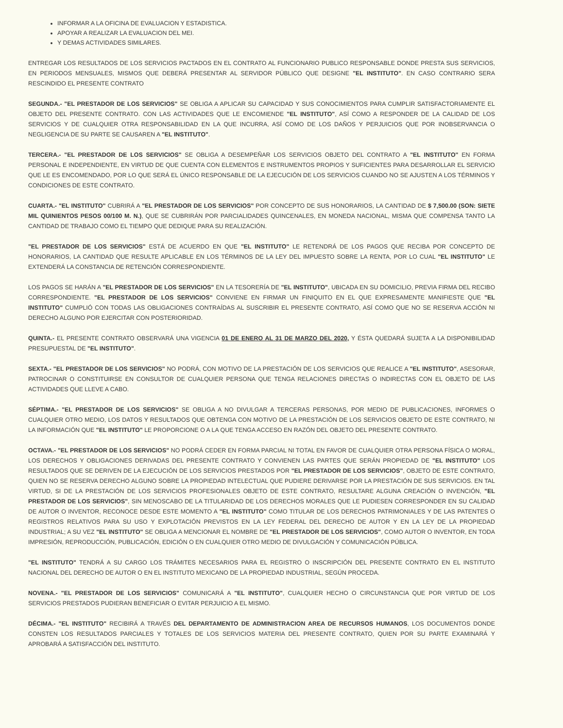INFORMAR A LA OFICINA DE EVALUACION Y ESTADISTICA.
APOYAR A REALIZAR LA EVALUACION DEL MEI.
Y DEMAS ACTIVIDADES SIMILARES.
ENTREGAR LOS RESULTADOS DE LOS SERVICIOS PACTADOS EN EL CONTRATO AL FUNCIONARIO PUBLICO RESPONSABLE DONDE PRESTA SUS SERVICIOS, EN PERIODOS MENSUALES, MISMOS QUE DEBERÁ PRESENTAR AL SERVIDOR PÚBLICO QUE DESIGNE "EL INSTITUTO". EN CASO CONTRARIO SERA RESCINDIDO EL PRESENTE CONTRATO
SEGUNDA.- "EL PRESTADOR DE LOS SERVICIOS" SE OBLIGA A APLICAR SU CAPACIDAD Y SUS CONOCIMIENTOS PARA CUMPLIR SATISFACTORIAMENTE EL OBJETO DEL PRESENTE CONTRATO. CON LAS ACTIVIDADES QUE LE ENCOMIENDE "EL INSTITUTO", ASÍ COMO A RESPONDER DE LA CALIDAD DE LOS SERVICIOS Y DE CUALQUIER OTRA RESPONSABILIDAD EN LA QUE INCURRA, ASÍ COMO DE LOS DAÑOS Y PERJUICIOS QUE POR INOBSERVANCIA O NEGLIGENCIA DE SU PARTE SE CAUSAREN A "EL INSTITUTO".
TERCERA.- "EL PRESTADOR DE LOS SERVICIOS" SE OBLIGA A DESEMPEÑAR LOS SERVICIOS OBJETO DEL CONTRATO A "EL INSTITUTO" EN FORMA PERSONAL E INDEPENDIENTE, EN VIRTUD DE QUE CUENTA CON ELEMENTOS E INSTRUMENTOS PROPIOS Y SUFICIENTES PARA DESARROLLAR EL SERVICIO QUE LE ES ENCOMENDADO, POR LO QUE SERÁ EL ÚNICO RESPONSABLE DE LA EJECUCIÓN DE LOS SERVICIOS CUANDO NO SE AJUSTEN A LOS TÉRMINOS Y CONDICIONES DE ESTE CONTRATO.
CUARTA.- "EL INSTITUTO" CUBRIRÁ A "EL PRESTADOR DE LOS SERVICIOS" POR CONCEPTO DE SUS HONORARIOS, LA CANTIDAD DE $ 7,500.00 (SON: SIETE MIL QUINIENTOS PESOS 00/100 M. N.), QUE SE CUBRIRÁN POR PARCIALIDADES QUINCENALES, EN MONEDA NACIONAL, MISMA QUE COMPENSA TANTO LA CANTIDAD DE TRABAJO COMO EL TIEMPO QUE DEDIQUE PARA SU REALIZACIÓN.
"EL PRESTADOR DE LOS SERVICIOS" ESTÁ DE ACUERDO EN QUE "EL INSTITUTO" LE RETENDRÁ DE LOS PAGOS QUE RECIBA POR CONCEPTO DE HONORARIOS, LA CANTIDAD QUE RESULTE APLICABLE EN LOS TÉRMINOS DE LA LEY DEL IMPUESTO SOBRE LA RENTA, POR LO CUAL "EL INSTITUTO" LE EXTENDERÁ LA CONSTANCIA DE RETENCIÓN CORRESPONDIENTE.
LOS PAGOS SE HARÁN A "EL PRESTADOR DE LOS SERVICIOS" EN LA TESORERÍA DE "EL INSTITUTO", UBICADA EN SU DOMICILIO, PREVIA FIRMA DEL RECIBO CORRESPONDIENTE. "EL PRESTADOR DE LOS SERVICIOS" CONVIENE EN FIRMAR UN FINIQUITO EN EL QUE EXPRESAMENTE MANIFIESTE QUE "EL INSTITUTO" CUMPLIÓ CON TODAS LAS OBLIGACIONES CONTRAÍDAS AL SUSCRIBIR EL PRESENTE CONTRATO, ASÍ COMO QUE NO SE RESERVA ACCIÓN NI DERECHO ALGUNO POR EJERCITAR CON POSTERIORIDAD.
QUINTA.- EL PRESENTE CONTRATO OBSERVARÁ UNA VIGENCIA 01 DE ENERO AL 31 DE MARZO DEL 2020, Y ÉSTA QUEDARÁ SUJETA A LA DISPONIBILIDAD PRESUPUESTAL DE "EL INSTITUTO".
SEXTA.- "EL PRESTADOR DE LOS SERVICIOS" NO PODRÁ, CON MOTIVO DE LA PRESTACIÓN DE LOS SERVICIOS QUE REALICE A "EL INSTITUTO", ASESORAR, PATROCINAR O CONSTITUIRSE EN CONSULTOR DE CUALQUIER PERSONA QUE TENGA RELACIONES DIRECTAS O INDIRECTAS CON EL OBJETO DE LAS ACTIVIDADES QUE LLEVE A CABO.
SÉPTIMA.- "EL PRESTADOR DE LOS SERVICIOS" SE OBLIGA A NO DIVULGAR A TERCERAS PERSONAS, POR MEDIO DE PUBLICACIONES, INFORMES O CUALQUIER OTRO MEDIO, LOS DATOS Y RESULTADOS QUE OBTENGA CON MOTIVO DE LA PRESTACIÓN DE LOS SERVICIOS OBJETO DE ESTE CONTRATO, NI LA INFORMACIÓN QUE "EL INSTITUTO" LE PROPORCIONE O A LA QUE TENGA ACCESO EN RAZÓN DEL OBJETO DEL PRESENTE CONTRATO.
OCTAVA.- "EL PRESTADOR DE LOS SERVICIOS" NO PODRÁ CEDER EN FORMA PARCIAL NI TOTAL EN FAVOR DE CUALQUIER OTRA PERSONA FÍSICA O MORAL, LOS DERECHOS Y OBLIGACIONES DERIVADAS DEL PRESENTE CONTRATO Y CONVIENEN LAS PARTES QUE SERÁN PROPIEDAD DE "EL INSTITUTO" LOS RESULTADOS QUE SE DERIVEN DE LA EJECUCIÓN DE LOS SERVICIOS PRESTADOS POR "EL PRESTADOR DE LOS SERVICIOS", OBJETO DE ESTE CONTRATO, QUIEN NO SE RESERVA DERECHO ALGUNO SOBRE LA PROPIEDAD INTELECTUAL QUE PUDIERE DERIVARSE POR LA PRESTACIÓN DE SUS SERVICIOS. EN TAL VIRTUD, SI DE LA PRESTACIÓN DE LOS SERVICIOS PROFESIONALES OBJETO DE ESTE CONTRATO, RESULTARE ALGUNA CREACIÓN O INVENCIÓN, "EL PRESTADOR DE LOS SERVICIOS", SIN MENOSCABO DE LA TITULARIDAD DE LOS DERECHOS MORALES QUE LE PUDIESEN CORRESPONDER EN SU CALIDAD DE AUTOR O INVENTOR, RECONOCE DESDE ESTE MOMENTO A "EL INSTITUTO" COMO TITULAR DE LOS DERECHOS PATRIMONIALES Y DE LAS PATENTES O REGISTROS RELATIVOS PARA SU USO Y EXPLOTACIÓN PREVISTOS EN LA LEY FEDERAL DEL DERECHO DE AUTOR Y EN LA LEY DE LA PROPIEDAD INDUSTRIAL; A SU VEZ "EL INSTITUTO" SE OBLIGA A MENCIONAR EL NOMBRE DE "EL PRESTADOR DE LOS SERVICIOS", COMO AUTOR O INVENTOR, EN TODA IMPRESIÓN, REPRODUCCIÓN, PUBLICACIÓN, EDICIÓN O EN CUALQUIER OTRO MEDIO DE DIVULGACIÓN Y COMUNICACIÓN PÚBLICA.
"EL INSTITUTO" TENDRÁ A SU CARGO LOS TRÁMITES NECESARIOS PARA EL REGISTRO O INSCRIPCIÓN DEL PRESENTE CONTRATO EN EL INSTITUTO NACIONAL DEL DERECHO DE AUTOR O EN EL INSTITUTO MEXICANO DE LA PROPIEDAD INDUSTRIAL, SEGÚN PROCEDA.
NOVENA.- "EL PRESTADOR DE LOS SERVICIOS" COMUNICARÁ A "EL INSTITUTO", CUALQUIER HECHO O CIRCUNSTANCIA QUE POR VIRTUD DE LOS SERVICIOS PRESTADOS PUDIERAN BENEFICIAR O EVITAR PERJUICIO A EL MISMO.
DÉCIMA.- "EL INSTITUTO" RECIBIRÁ A TRAVÉS DEL DEPARTAMENTO DE ADMINISTRACION AREA DE RECURSOS HUMANOS, LOS DOCUMENTOS DONDE CONSTEN LOS RESULTADOS PARCIALES Y TOTALES DE LOS SERVICIOS MATERIA DEL PRESENTE CONTRATO, QUIEN POR SU PARTE EXAMINARÁ Y APROBARÁ A SATISFACCIÓN DEL INSTITUTO.